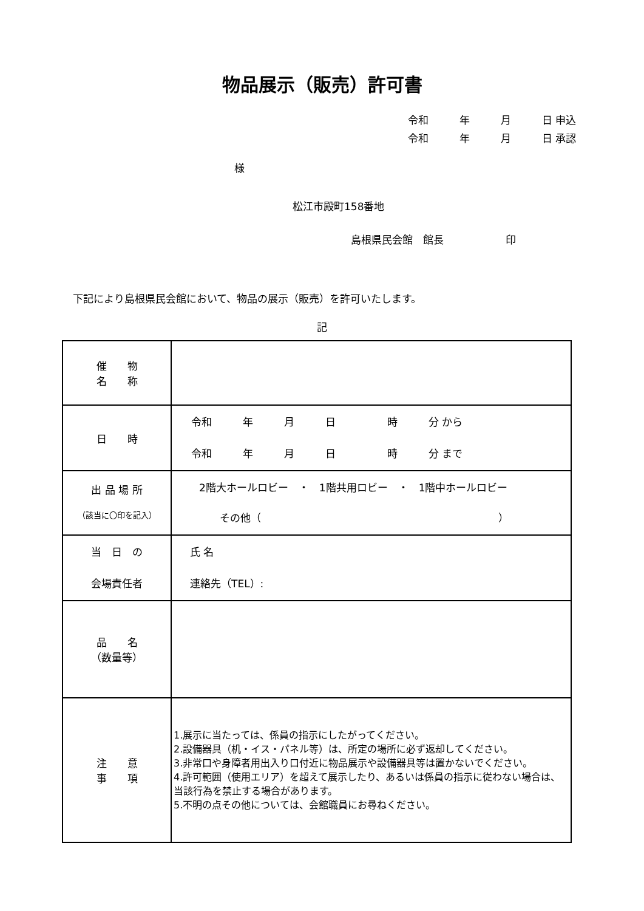物品展示（販売）許可書
令和　　　年　　　月　　　日 申込
令和　　　年　　　月　　　日 承認
様
松江市殿町158番地
島根県民会館　館長　　　　　　印
下記により島根県民会館において、物品の展示（販売）を許可いたします。
記
| 催 物 名 称 | |
| 日 時 | 令和 年 月 日 時 分 から 令和 年 月 日 時 分 まで |
| 出 品 場 所 （該当に〇印を記入） | 2階大ホールロビー ・ 1階共用ロビー ・ 1階中ホールロビー その他（ ） |
| 当 日 の 会場責任者 | 氏 名 連絡先（TEL）: |
| 品 名 （数量等） | |
| 注 意 事 項 | 1.展示に当たっては、係員の指示にしたがってください。 2.設備器具（机・イス・パネル等）は、所定の場所に必ず返却してください。 3.非常口や身障者用出入り口付近に物品展示や設備器具等は置かないでください。 4.許可範囲（使用エリア）を超えて展示したり、あるいは係員の指示に従わない場合は、当該行為を禁止する場合があります。 5.不明の点その他については、会館職員にお尋ねください。 |